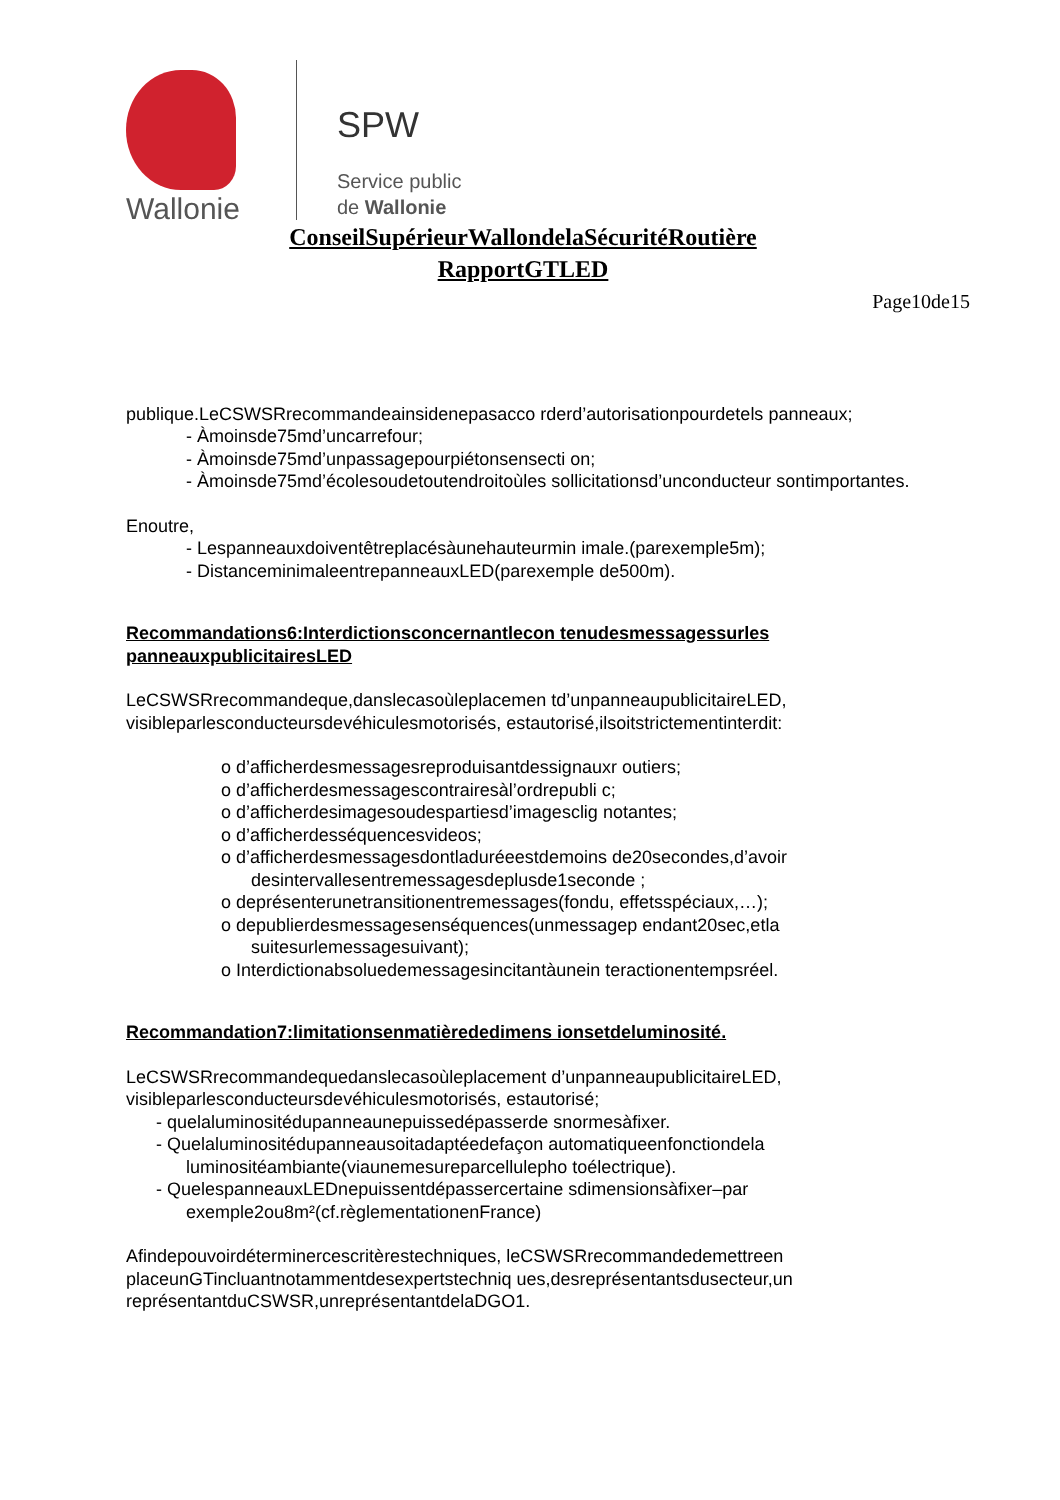Wallonie
SPW
Service public
de Wallonie
ConseilSupérieurWallondelaSécuritéRoutière
RapportGTLED
Page10de15
publique.LeCSWSRrecommandeainsidenepasacco rderd’autorisationpourdetels panneaux;
- Àmoinsde75md’uncarrefour;
- Àmoinsde75md’unpassagepourpiétonsensecti on;
- Àmoinsde75md’écolesoudetoutendroitoùles sollicitationsd’unconducteur sontimportantes.
Enoutre,
- Lespanneauxdoiventêtreplacésàunehauteurmin imale.(parexemple5m);
- DistanceminimaleentrepanneauxLED(parexemple de500m).
Recommandations6:Interdictionsconcernantlecon tenudesmessagessurles panneauxpublicitairesLED
LeCSWSRrecommandeque,danslecasoùleplacemen td’unpanneaupublicitaireLED, visibleparlesconducteursdevéhiculesmotorisés, estautorisé,ilsoitstrictementinterdit:
o d’afficherdesmessagesreproduisantdessignauxr outiers;
o d’afficherdesmessagescontrairesàl’ordrepubli c;
o d’afficherdesimagesoudespartiesd’imagesclig notantes;
o d’afficherdesséquencesvideos;
o d’afficherdesmessagesdontladuréeestdemoins de20secondes,d’avoir desintervallesentremessagesdeplusde1seconde ;
o deprésenterunetransitionentremessages(fondu, effetsspéciaux,…);
o depublierdesmessagesenséquences(unmessagep endant20sec,etla suitesurlemessagesuivant);
o Interdictionabsoluedemessagesincitantàunein teractionentempsréel.
Recommandation7:limitationsenmatièrededimens ionsetdeluminosité.
LeCSWSRrecommandequedanslecasoùleplacement d’unpanneaupublicitaireLED, visibleparlesconducteursdevéhiculesmotorisés, estautorisé;
- quelaluminositédupanneaunepuissedépasserde snormesàfixer.
- Quelaluminositédupanneausoitadaptéedefaçon automatiqueenfonctiondela luminositéambiante(viaunemesureparcellulepho toélectrique).
- QuelespanneauxLEDnepuissentdépassercertaine sdimensionsàfixer–par exemple2ou8m²(cf.règlementationenFrance)
Afindepouvoirdéterminercescritèrestechniques, leCSWSRrecommandedemettreen placeunGTincluantnotammentdesexpertstechniq ues,desreprésentantsdusecteur,un représentantduCSWSR,unreprésentantdelaDGO1.